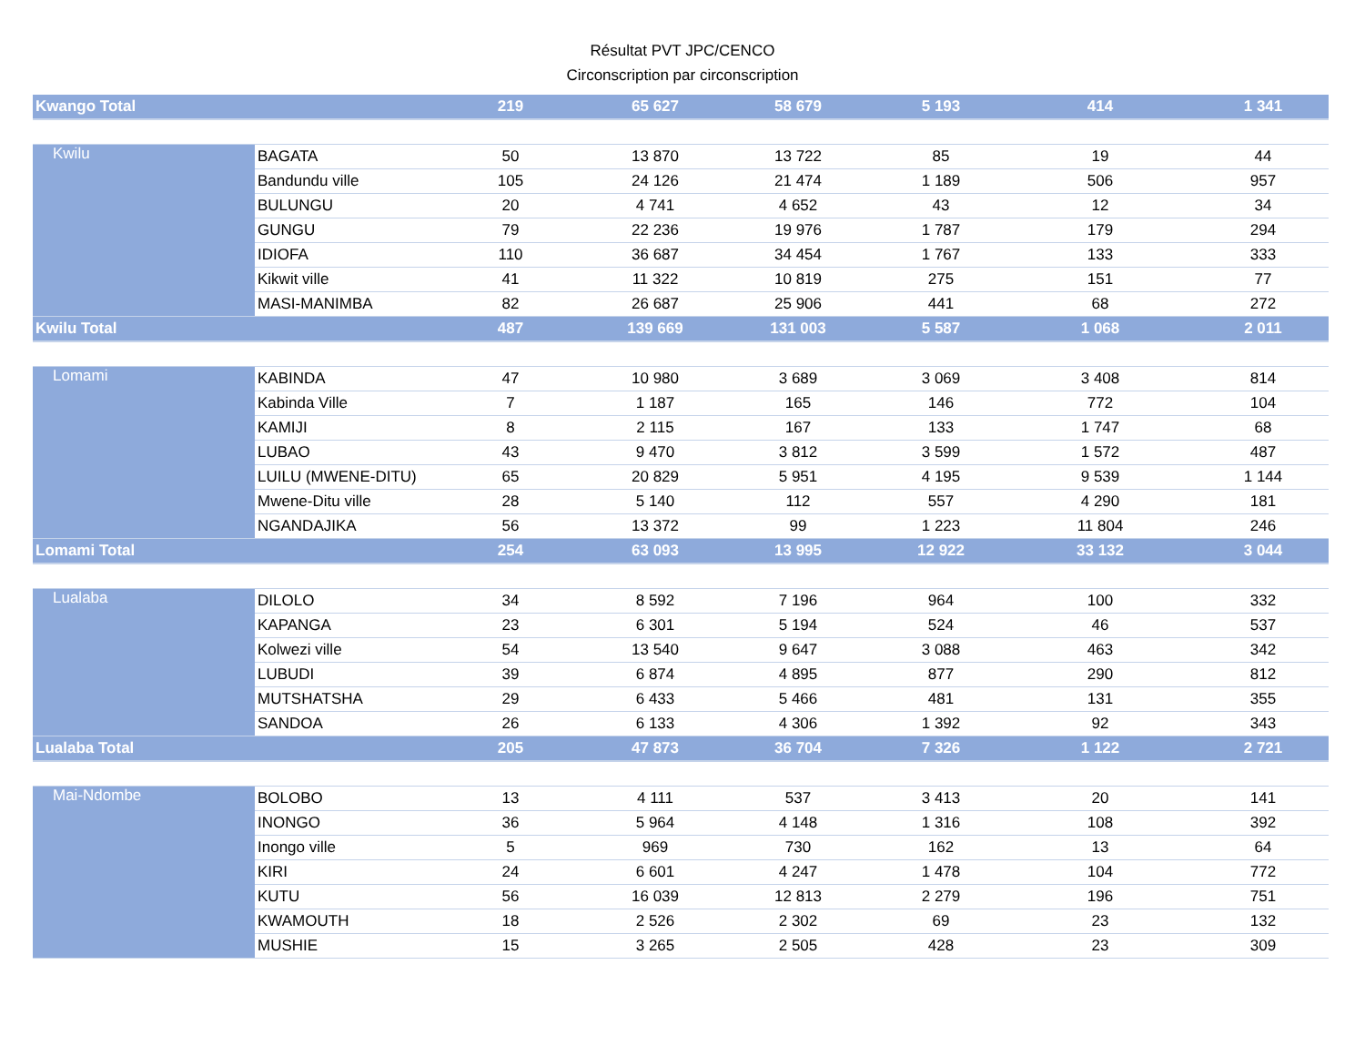Résultat PVT JPC/CENCO
Circonscription par circonscription
| Kwango Total | | 219 | 65 627 | 58 679 | 5 193 | 414 | 1 341 |
| Kwilu | BAGATA | 50 | 13 870 | 13 722 | 85 | 19 | 44 |
| | Bandundu ville | 105 | 24 126 | 21 474 | 1 189 | 506 | 957 |
| | BULUNGU | 20 | 4 741 | 4 652 | 43 | 12 | 34 |
| | GUNGU | 79 | 22 236 | 19 976 | 1 787 | 179 | 294 |
| | IDIOFA | 110 | 36 687 | 34 454 | 1 767 | 133 | 333 |
| | Kikwit ville | 41 | 11 322 | 10 819 | 275 | 151 | 77 |
| | MASI-MANIMBA | 82 | 26 687 | 25 906 | 441 | 68 | 272 |
| Kwilu Total | | 487 | 139 669 | 131 003 | 5 587 | 1 068 | 2 011 |
| Lomami | KABINDA | 47 | 10 980 | 3 689 | 3 069 | 3 408 | 814 |
| | Kabinda Ville | 7 | 1 187 | 165 | 146 | 772 | 104 |
| | KAMIJI | 8 | 2 115 | 167 | 133 | 1 747 | 68 |
| | LUBAO | 43 | 9 470 | 3 812 | 3 599 | 1 572 | 487 |
| | LUILU (MWENE-DITU) | 65 | 20 829 | 5 951 | 4 195 | 9 539 | 1 144 |
| | Mwene-Ditu ville | 28 | 5 140 | 112 | 557 | 4 290 | 181 |
| | NGANDAJIKA | 56 | 13 372 | 99 | 1 223 | 11 804 | 246 |
| Lomami Total | | 254 | 63 093 | 13 995 | 12 922 | 33 132 | 3 044 |
| Lualaba | DILOLO | 34 | 8 592 | 7 196 | 964 | 100 | 332 |
| | KAPANGA | 23 | 6 301 | 5 194 | 524 | 46 | 537 |
| | Kolwezi ville | 54 | 13 540 | 9 647 | 3 088 | 463 | 342 |
| | LUBUDI | 39 | 6 874 | 4 895 | 877 | 290 | 812 |
| | MUTSHATSHA | 29 | 6 433 | 5 466 | 481 | 131 | 355 |
| | SANDOA | 26 | 6 133 | 4 306 | 1 392 | 92 | 343 |
| Lualaba Total | | 205 | 47 873 | 36 704 | 7 326 | 1 122 | 2 721 |
| Mai-Ndombe | BOLOBO | 13 | 4 111 | 537 | 3 413 | 20 | 141 |
| | INONGO | 36 | 5 964 | 4 148 | 1 316 | 108 | 392 |
| | Inongo ville | 5 | 969 | 730 | 162 | 13 | 64 |
| | KIRI | 24 | 6 601 | 4 247 | 1 478 | 104 | 772 |
| | KUTU | 56 | 16 039 | 12 813 | 2 279 | 196 | 751 |
| | KWAMOUTH | 18 | 2 526 | 2 302 | 69 | 23 | 132 |
| | MUSHIE | 15 | 3 265 | 2 505 | 428 | 23 | 309 |